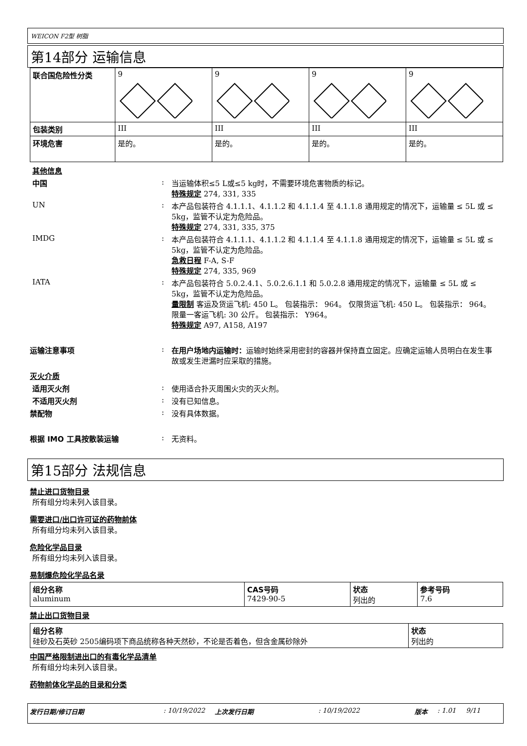WEICON F2型 树脂
第14部分 运输信息
| 联合国危险性分类 | 9 | 9 | 9 | 9 |
| 包装类别 | III | III | III | III |
| 环境危害 | 是的。 | 是的。 | 是的。 | 是的。 |
其他信息
中国 : 当运输体积≤5 L或≤5 kg时，不需要环境危害物质的标记。
特殊规定 274, 331, 335
UN : 本产品包装符合 4.1.1.1、4.1.1.2 和 4.1.1.4 至 4.1.1.8 通用规定的情况下，运输量 ≤ 5L 或 ≤ 5kg，监管不认定为危险品。
特殊规定 274, 331, 335, 375
IMDG : 本产品包装符合 4.1.1.1、4.1.1.2 和 4.1.1.4 至 4.1.1.8 通用规定的情况下，运输量 ≤ 5L 或 ≤ 5kg，监管不认定为危险品。
急救日程 F-A, S-F
特殊规定 274, 335, 969
IATA : 本产品包装符合 5.0.2.4.1、5.0.2.6.1.1 和 5.0.2.8 通用规定的情况下，运输量 ≤ 5L 或 ≤ 5kg，监管不认定为危险品。
量限制 客运及货运飞机: 450 L。 包装指示： 964。 仅限货运飞机: 450 L。 包装指示： 964。 限量一客运飞机: 30 公斤。 包装指示： Y964。
特殊规定 A97, A158, A197
运输注意事项 : 在用户场地内运输时：运输时始终采用密封的容器并保持直立固定。应确定运输人员明白在发生事故或发生泄漏时应采取的措施。
灭火介质
适用灭火剂 : 使用适合扑灭周围火灾的灭火剂。
不适用灭火剂 : 没有已知信息。
禁配物 : 没有具体数据。
根据 IMO 工具按散装运输 : 无资料。
第15部分 法规信息
禁止进口货物目录
所有组分均未列入该目录。
需要进口/出口许可证的药物前体
所有组分均未列入该目录。
危险化学品目录
所有组分均未列入该目录。
易制爆危险化学品名录
| 组分名称 aluminum | CAS号码 7429-90-5 | 状态 列出的 | 参考号码 7.6 |
禁止出口货物目录
| 组分名称 硅砂及石英砂 2505编码项下商品统称各种天然砂，不论是否着色，但含金属砂除外 | 状态 列出的 |
中国严格限制进出口的有毒化学品清单
所有组分均未列入该目录。
药物前体化学品的目录和分类
发行日期/修订日期: 10/19/2022 上次发行日期: 10/19/2022 版本: 1.01 9/11